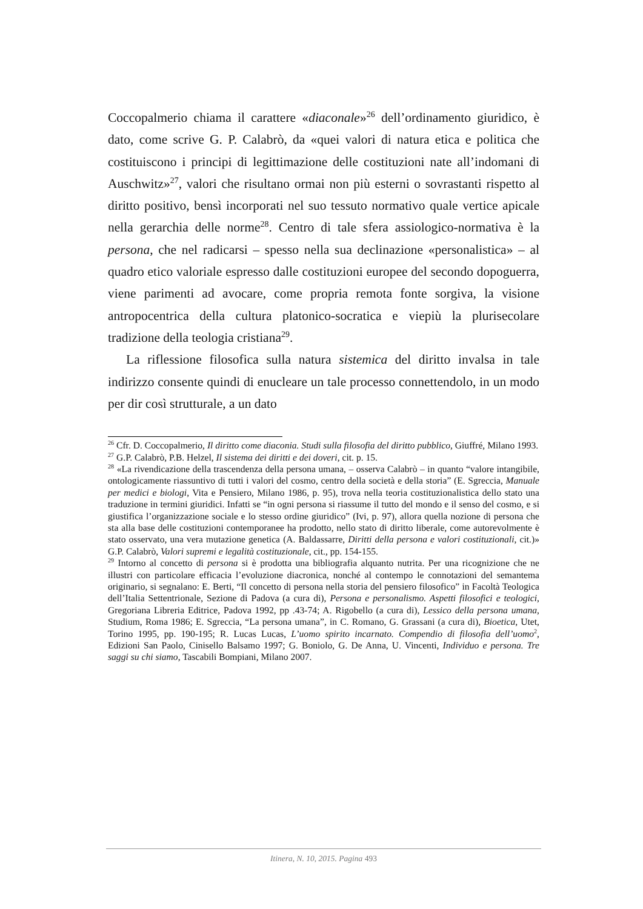Coccopalmerio chiama il carattere «diaconale»<sup>26</sup> dell’ordinamento giuridico, è dato, come scrive G. P. Calabrò, da «quei valori di natura etica e politica che costituiscono i principi di legittimazione delle costituzioni nate all’indomani di Auschwitz»<sup>27</sup>, valori che risultano ormai non più esterni o sovrastanti rispetto al diritto positivo, bensì incorporati nel suo tessuto normativo quale vertice apicale nella gerarchia delle norme<sup>28</sup>. Centro di tale sfera assiologico-normativa è la persona, che nel radicarsi – spesso nella sua declinazione «personalistica» – al quadro etico valoriale espresso dalle costituzioni europee del secondo dopoguerra, viene parimenti ad avocare, come propria remota fonte sorgiva, la visione antropocentrica della cultura platonico-socratica e viepiù la plurisecolare tradizione della teologia cristiana<sup>29</sup>.
La riflessione filosofica sulla natura sistemica del diritto invalsa in tale indirizzo consente quindi di enucleare un tale processo connettendolo, in un modo per dir così strutturale, a un dato
<sup>26</sup> Cfr. D. Coccopalmerio, Il diritto come diaconia. Studi sulla filosofia del diritto pubblico, Giuffré, Milano 1993.
<sup>27</sup> G.P. Calabrò, P.B. Helzel, Il sistema dei diritti e dei doveri, cit. p. 15.
<sup>28</sup> «La rivendicazione della trascendenza della persona umana, – osserva Calabrò – in quanto “valore intangibile, ontologicamente riassuntivo di tutti i valori del cosmo, centro della società e della storia” (E. Sgreccia, Manuale per medici e biologi, Vita e Pensiero, Milano 1986, p. 95), trova nella teoria costituzionalistica dello stato una traduzione in termini giuridici. Infatti se “in ogni persona si riassume il tutto del mondo e il senso del cosmo, e si giustifica l’organizzazione sociale e lo stesso ordine giuridico” (Ivi, p. 97), allora quella nozione di persona che sta alla base delle costituzioni contemporanee ha prodotto, nello stato di diritto liberale, come autorevolmente è stato osservato, una vera mutazione genetica (A. Baldassarre, Diritti della persona e valori costituzionali, cit.)» G.P. Calabrò, Valori supremi e legalità costituzionale, cit., pp. 154-155.
<sup>29</sup> Intorno al concetto di persona si è prodotta una bibliografia alquanto nutrita. Per una ricognizione che ne illustri con particolare efficacia l’evoluzione diacronica, nonché al contempo le connotazioni del semantema originario, si segnalano: E. Berti, “Il concetto di persona nella storia del pensiero filosofico” in Facoltà Teologica dell’Italia Settentrionale, Sezione di Padova (a cura di), Persona e personalismo. Aspetti filosofici e teologici, Gregoriana Libreria Editrice, Padova 1992, pp .43-74; A. Rigobello (a cura di), Lessico della persona umana, Studium, Roma 1986; E. Sgreccia, “La persona umana”, in C. Romano, G. Grassani (a cura di), Bioetica, Utet, Torino 1995, pp. 190-195; R. Lucas Lucas, L’uomo spirito incarnato. Compendio di filosofia dell’uomo<sup>2</sup>, Edizioni San Paolo, Cinisello Balsamo 1997; G. Boniolo, G. De Anna, U. Vincenti, Individuo e persona. Tre saggi su chi siamo, Tascabili Bompiani, Milano 2007.
Itinera, N. 10, 2015. Pagina 493